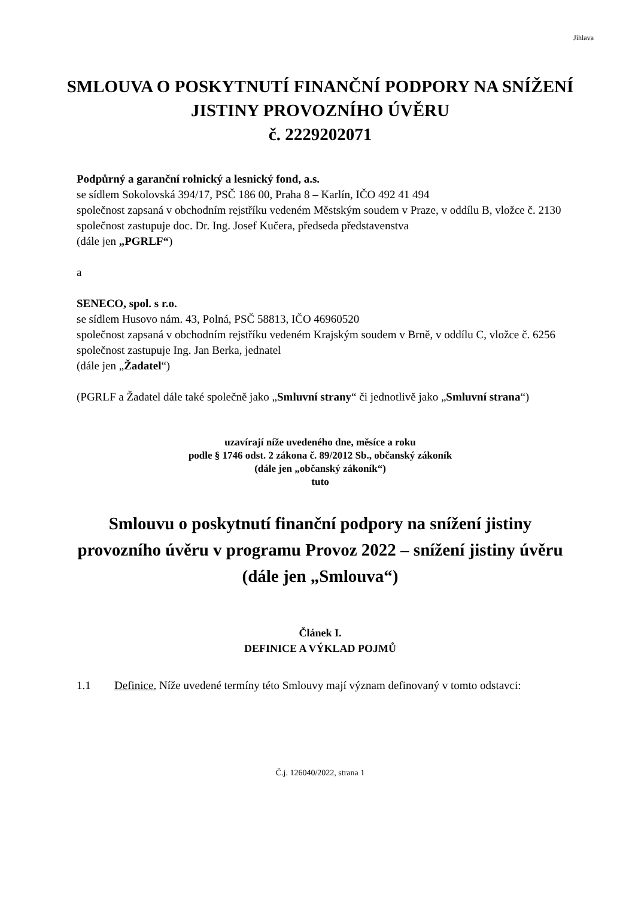Jihlava
SMLOUVA O POSKYTNUTÍ FINANČNÍ PODPORY NA SNÍŽENÍ JISTINY PROVOZNÍHO ÚVĚRU
č. 2229202071
Podpůrný a garanční rolnický a lesnický fond, a.s.
se sídlem Sokolovská 394/17, PSČ 186 00, Praha 8 – Karlín, IČO 492 41 494
společnost zapsaná v obchodním rejstříku vedeném Městským soudem v Praze, v oddílu B, vložce č. 2130
společnost zastupuje doc. Dr. Ing. Josef Kučera, předseda představenstva
(dále jen „PGRLF“)
a
SENECO, spol. s r.o.
se sídlem Husovo nám. 43, Polná, PSČ 58813, IČO 46960520
společnost zapsaná v obchodním rejstříku vedeném Krajským soudem v Brně, v oddílu C, vložce č. 6256
společnost zastupuje Ing. Jan Berka, jednatel
(dále jen „Žadatel“)
(PGRLF a Žadatel dále také společně jako „Smluvní strany“ či jednotlivě jako „Smluvní strana“)
uzavírají níže uvedeného dne, měsíce a roku
podle § 1746 odst. 2 zákona č. 89/2012 Sb., občanský zákoník
(dále jen „občanský zákoník“)
tuto
Smlouvu o poskytnutí finanční podpory na snížení jistiny provozního úvěru v programu Provoz 2022 – snížení jistiny úvěru
(dále jen „Smlouva“)
Článek I.
DEFINICE A VÝKLAD POJMŮ
1.1 Definice. Níže uvedené termíny této Smlouvy mají význam definovaný v tomto odstavci:
Č.j. 126040/2022, strana 1